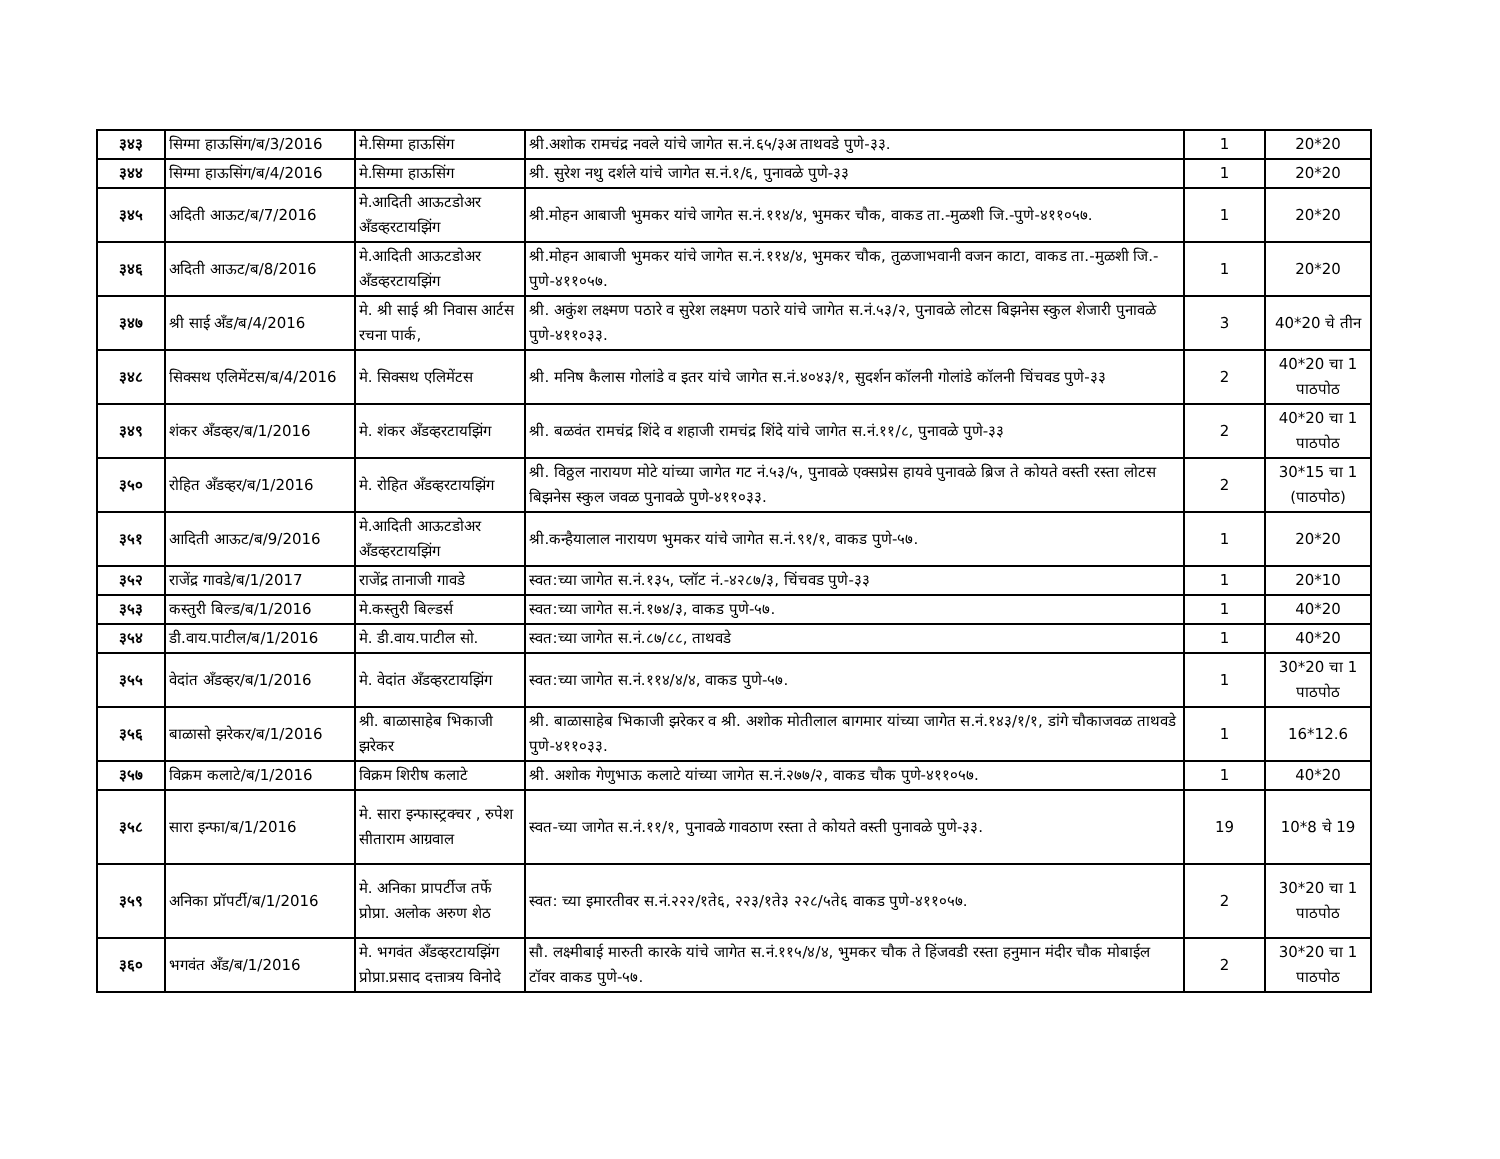| ३४३ | सिग्मा हाऊसिंग/ब/3/2016 | मे.सिग्मा हाऊसिंग | श्री.अशोक रामचंद्र नवले यांचे जागेत स.नं.६५/३अ ताथवडे पुणे-३३. | 1 | 20*20 |
| ३४४ | सिग्मा हाऊसिंग/ब/4/2016 | मे.सिग्मा हाऊसिंग | श्री. सुरेश नथु दर्शले यांचे जागेत स.नं.१/६, पुनावळे पुणे-३३ | 1 | 20*20 |
| ३४५ | अदिती आऊट/ब/7/2016 | मे.आदिती आऊटडोअर अँडव्हरटायझिंग | श्री.मोहन आबाजी भुमकर यांचे जागेत स.नं.११४/४, भुमकर चौक, वाकड ता.-मुळशी जि.-पुणे-४११०५७. | 1 | 20*20 |
| ३४६ | अदिती आऊट/ब/8/2016 | मे.आदिती आऊटडोअर अँडव्हरटायझिंग | श्री.मोहन आबाजी भुमकर यांचे जागेत स.नं.११४/४, भुमकर चौक, तुळजाभवानी वजन काटा, वाकड ता.-मुळशी जि.-पुणे-४११०५७. | 1 | 20*20 |
| ३४७ | श्री साई अँड/ब/4/2016 | मे. श्री साई श्री निवास आर्टस रचना पार्क, | श्री. अकुंश लक्ष्मण पठारे व सुरेश लक्ष्मण पठारे यांचे जागेत स.नं.५३/२, पुनावळे लोटस बिझनेस स्कुल शेजारी पुनावळे पुणे-४११०३३. | 3 | 40*20 चे तीन |
| ३४८ | सिक्सथ एलिमेंटस/ब/4/2016 | मे. सिक्सथ एलिमेंटस | श्री. मनिष कैलास गोलांडे व इतर यांचे जागेत स.नं.४०४३/१, सुदर्शन कॉलनी गोलांडे कॉलनी चिंचवड पुणे-३३ | 2 | 40*20 चा 1 पाठपोठ |
| ३४९ | शंकर अँडव्हर/ब/1/2016 | मे. शंकर अँडव्हरटायझिंग | श्री. बळवंत रामचंद्र शिंदे व शहाजी रामचंद्र शिंदे यांचे जागेत स.नं.११/८, पुनावळे पुणे-३३ | 2 | 40*20 चा 1 पाठपोठ |
| ३५० | रोहित अँडव्हर/ब/1/2016 | मे. रोहित अँडव्हरटायझिंग | श्री. विठ्ठल नारायण मोटे यांच्या जागेत गट नं.५३/५, पुनावळे एक्सप्रेस हायवे पुनावळे ब्रिज ते कोयते वस्ती रस्ता लोटस बिझनेस स्कुल जवळ पुनावळे पुणे-४११०३३. | 2 | 30*15 चा 1 (पाठपोठ) |
| ३५१ | आदिती आऊट/ब/9/2016 | मे.आदिती आऊटडोअर अँडव्हरटायझिंग | श्री.कन्हैयालाल नारायण भुमकर यांचे जागेत स.नं.९१/१, वाकड पुणे-५७. | 1 | 20*20 |
| ३५२ | राजेंद्र गावडे/ब/1/2017 | राजेंद्र तानाजी गावडे | स्वत:च्या जागेत स.नं.१३५, प्लॉट नं.-४२८७/३, चिंचवड पुणे-३३ | 1 | 20*10 |
| ३५३ | कस्तुरी बिल्ड/ब/1/2016 | मे.कस्तुरी बिल्डर्स | स्वत:च्या जागेत स.नं.१७४/३, वाकड पुणे-५७. | 1 | 40*20 |
| ३५४ | डी.वाय.पाटील/ब/1/2016 | मे. डी.वाय.पाटील सो. | स्वत:च्या जागेत स.नं.८७/८८, ताथवडे | 1 | 40*20 |
| ३५५ | वेदांत अँडव्हर/ब/1/2016 | मे. वेदांत अँडव्हरटायझिंग | स्वत:च्या जागेत स.नं.११४/४/४, वाकड पुणे-५७. | 1 | 30*20 चा 1 पाठपोठ |
| ३५६ | बाळासो झरेकर/ब/1/2016 | श्री. बाळासाहेब भिकाजी झरेकर | श्री. बाळासाहेब भिकाजी झरेकर व श्री. अशोक मोतीलाल बागमार यांच्या जागेत स.नं.१४३/१/१, डांगे चौकाजवळ ताथवडे पुणे-४११०३३. | 1 | 16*12.6 |
| ३५७ | विक्रम कलाटे/ब/1/2016 | विक्रम शिरीष कलाटे | श्री. अशोक गेणुभाऊ कलाटे यांच्या जागेत स.नं.२७७/२, वाकड चौक पुणे-४११०५७. | 1 | 40*20 |
| ३५८ | सारा इन्फा/ब/1/2016 | मे. सारा इन्फास्ट्रक्चर , रुपेश सीताराम आग्रवाल | स्वत-च्या जागेत स.नं.११/१, पुनावळे गावठाण रस्ता ते कोयते वस्ती पुनावळे पुणे-३३. | 19 | 10*8 चे 19 |
| ३५९ | अनिका प्रॉपर्टी/ब/1/2016 | मे. अनिका प्रापर्टीज तर्फे प्रोप्रा. अलोक अरुण शेठ | स्वत: च्या इमारतीवर स.नं.२२२/१ते६, २२३/१ते३ २२८/५ते६ वाकड पुणे-४११०५७. | 2 | 30*20 चा 1 पाठपोठ |
| ३६० | भगवंत अँड/ब/1/2016 | मे. भगवंत अँडव्हरटायझिंग प्रोप्रा.प्रसाद दत्तात्रय विनोदे | सौ. लक्ष्मीबाई मारुती कारके यांचे जागेत स.नं.११५/४/४, भुमकर चौक ते हिंजवडी रस्ता हनुमान मंदीर चौक मोबाईल टॉवर वाकड पुणे-५७. | 2 | 30*20 चा 1 पाठपोठ |